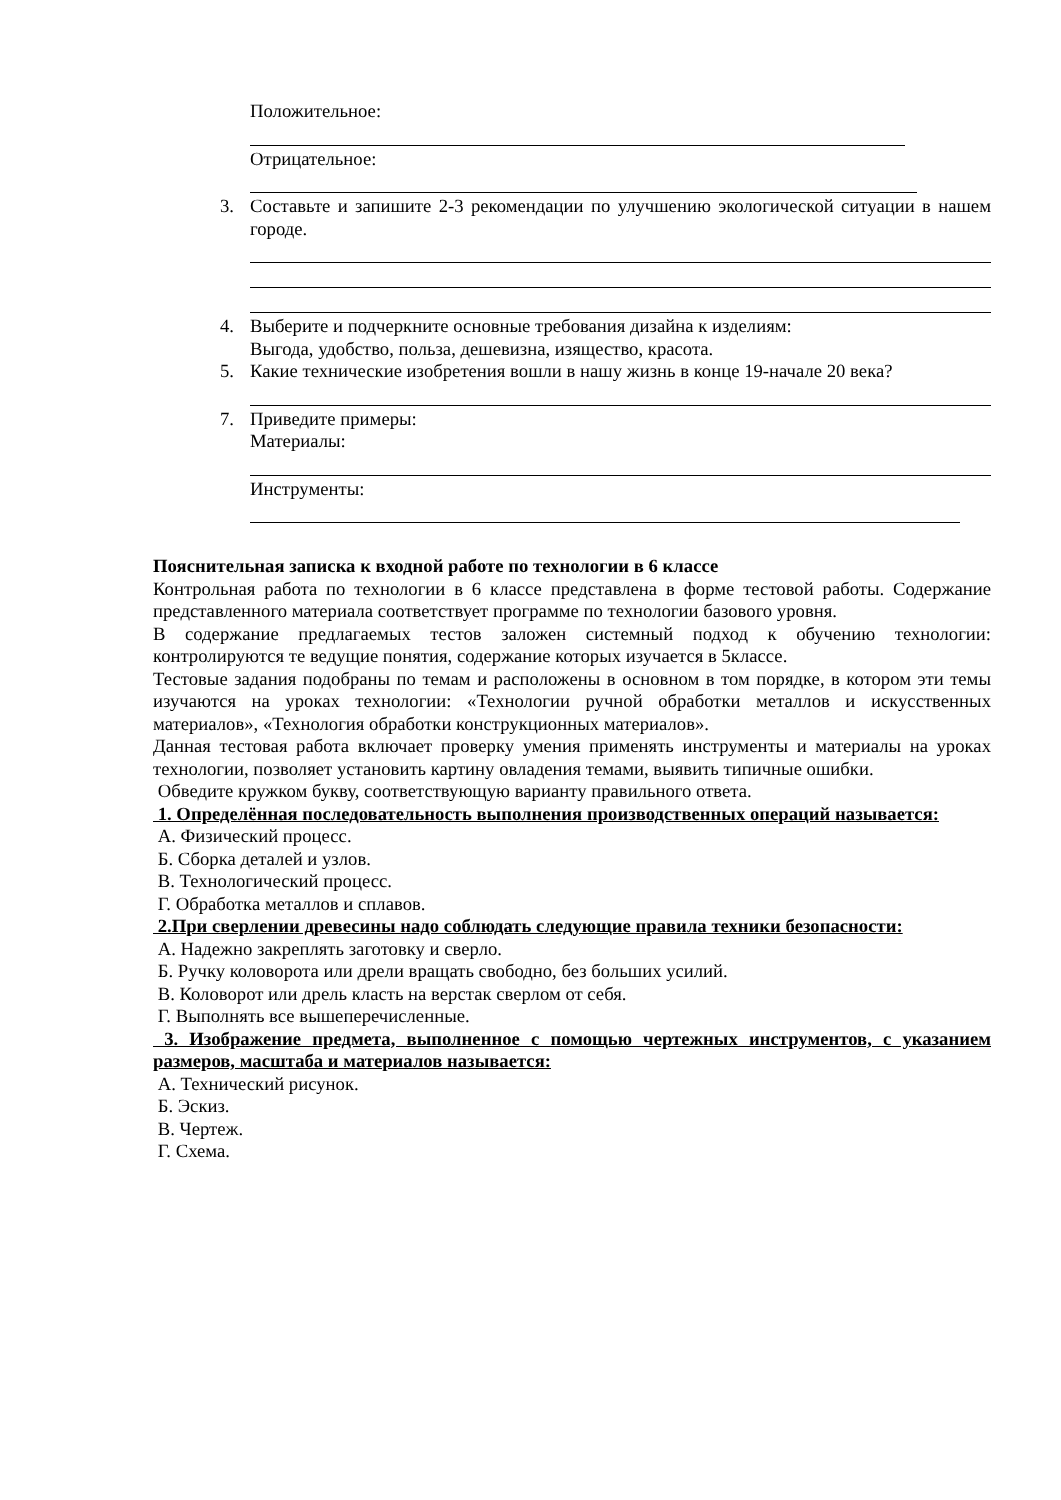Положительное:
Отрицательное:
3. Составьте и запишите 2-3 рекомендации по улучшению экологической ситуации в нашем городе.
4. Выберите и подчеркните основные требования дизайна к изделиям:
Выгода, удобство, польза, дешевизна, изящество, красота.
5. Какие технические изобретения вошли в нашу жизнь в конце 19-начале 20 века?
7. Приведите примеры:
Материалы:
Инструменты:
Пояснительная записка к входной работе по технологии в 6 классе
Контрольная работа по технологии в 6 классе представлена в форме тестовой работы. Содержание представленного материала соответствует программе по технологии базового уровня.
В содержание предлагаемых тестов заложен системный подход к обучению технологии: контролируются те ведущие понятия, содержание которых изучается в 5классе.
Тестовые задания подобраны по темам и расположены в основном в том порядке, в котором эти темы изучаются на уроках технологии: «Технологии ручной обработки металлов и искусственных материалов», «Технология обработки конструкционных материалов».
Данная тестовая работа включает проверку умения применять инструменты и материалы на уроках технологии, позволяет установить картину овладения темами, выявить типичные ошибки.
Обведите кружком букву, соответствующую варианту правильного ответа.
1. Определённая последовательность выполнения производственных операций называется:
А. Физический процесс.
Б. Сборка деталей и узлов.
В. Технологический процесс.
Г. Обработка металлов и сплавов.
2.При сверлении древесины надо соблюдать следующие правила техники безопасности:
А. Надежно закреплять заготовку и сверло.
Б. Ручку коловорота или дрели вращать свободно, без больших усилий.
В. Коловорот или дрель класть на верстак сверлом от себя.
Г. Выполнять все вышеперечисленные.
3. Изображение предмета, выполненное с помощью чертежных инструментов, с указанием размеров, масштаба и материалов называется:
А. Технический рисунок.
Б. Эскиз.
В. Чертеж.
Г. Схема.